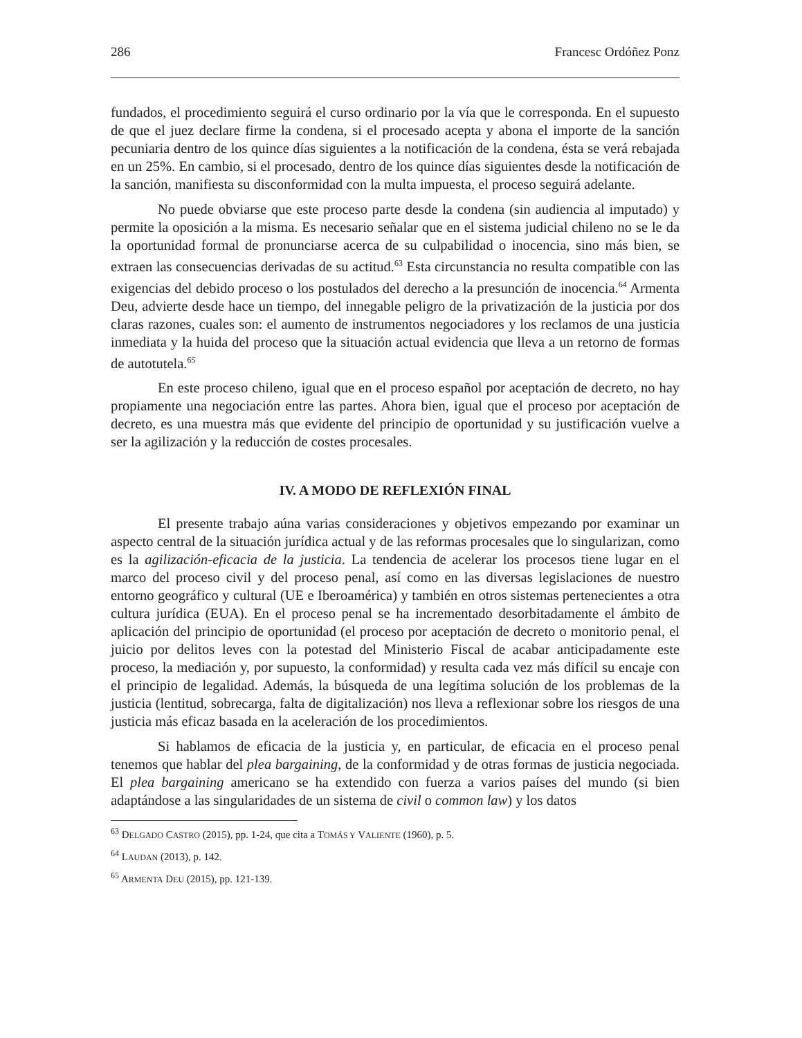286 Francesc Ordóñez Ponz
fundados, el procedimiento seguirá el curso ordinario por la vía que le corresponda. En el supuesto de que el juez declare firme la condena, si el procesado acepta y abona el importe de la sanción pecuniaria dentro de los quince días siguientes a la notificación de la condena, ésta se verá rebajada en un 25%. En cambio, si el procesado, dentro de los quince días siguientes desde la notificación de la sanción, manifiesta su disconformidad con la multa impuesta, el proceso seguirá adelante.
No puede obviarse que este proceso parte desde la condena (sin audiencia al imputado) y permite la oposición a la misma. Es necesario señalar que en el sistema judicial chileno no se le da la oportunidad formal de pronunciarse acerca de su culpabilidad o inocencia, sino más bien, se extraen las consecuencias derivadas de su actitud.<sup>63</sup> Esta circunstancia no resulta compatible con las exigencias del debido proceso o los postulados del derecho a la presunción de inocencia.<sup>64</sup> Armenta Deu, advierte desde hace un tiempo, del innegable peligro de la privatización de la justicia por dos claras razones, cuales son: el aumento de instrumentos negociadores y los reclamos de una justicia inmediata y la huida del proceso que la situación actual evidencia que lleva a un retorno de formas de autotutela.<sup>65</sup>
En este proceso chileno, igual que en el proceso español por aceptación de decreto, no hay propiamente una negociación entre las partes. Ahora bien, igual que el proceso por aceptación de decreto, es una muestra más que evidente del principio de oportunidad y su justificación vuelve a ser la agilización y la reducción de costes procesales.
IV. A MODO DE REFLEXIÓN FINAL
El presente trabajo aúna varias consideraciones y objetivos empezando por examinar un aspecto central de la situación jurídica actual y de las reformas procesales que lo singularizan, como es la agilización-eficacia de la justicia. La tendencia de acelerar los procesos tiene lugar en el marco del proceso civil y del proceso penal, así como en las diversas legislaciones de nuestro entorno geográfico y cultural (UE e Iberoamérica) y también en otros sistemas pertenecientes a otra cultura jurídica (EUA). En el proceso penal se ha incrementado desorbitadamente el ámbito de aplicación del principio de oportunidad (el proceso por aceptación de decreto o monitorio penal, el juicio por delitos leves con la potestad del Ministerio Fiscal de acabar anticipadamente este proceso, la mediación y, por supuesto, la conformidad) y resulta cada vez más difícil su encaje con el principio de legalidad. Además, la búsqueda de una legítima solución de los problemas de la justicia (lentitud, sobrecarga, falta de digitalización) nos lleva a reflexionar sobre los riesgos de una justicia más eficaz basada en la aceleración de los procedimientos.
Si hablamos de eficacia de la justicia y, en particular, de eficacia en el proceso penal tenemos que hablar del plea bargaining, de la conformidad y de otras formas de justicia negociada. El plea bargaining americano se ha extendido con fuerza a varios países del mundo (si bien adaptándose a las singularidades de un sistema de civil o common law) y los datos
<sup>63</sup> DELGADO CASTRO (2015), pp. 1-24, que cita a TOMÁS Y VALIENTE (1960), p. 5.
<sup>64</sup> LAUDAN (2013), p. 142.
<sup>65</sup> ARMENTA DEU (2015), pp. 121-139.